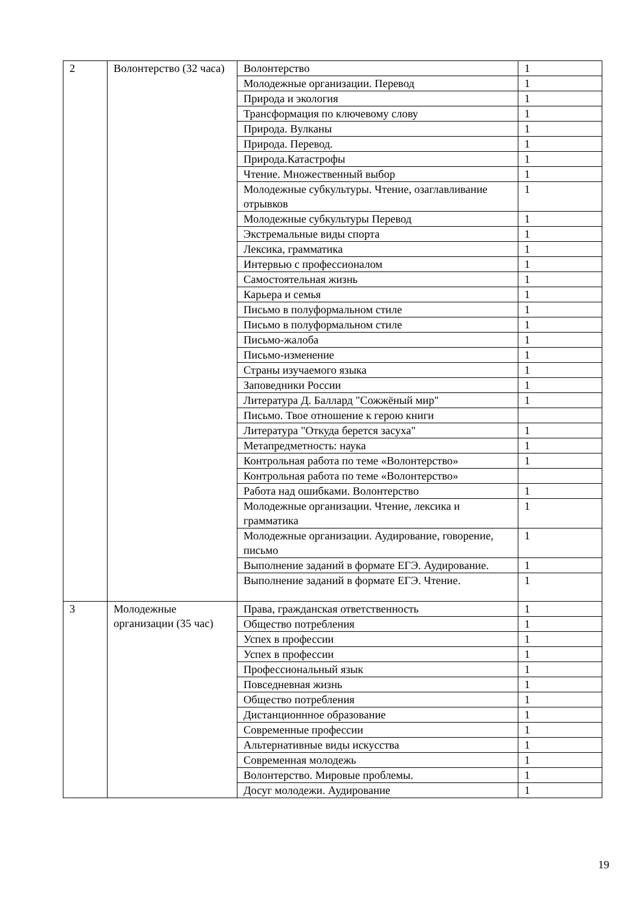| 2 | Волонтерство (32 часа) | Волонтерство | 1 |
| | | Молодежные организации. Перевод | 1 |
| | | Природа и экология | 1 |
| | | Трансформация по ключевому слову | 1 |
| | | Природа. Вулканы | 1 |
| | | Природа. Перевод. | 1 |
| | | Природа.Катастрофы | 1 |
| | | Чтение. Множественный выбор | 1 |
| | | Молодежные субкультуры. Чтение, озаглавливание отрывков | 1 |
| | | Молодежные субкультуры Перевод | 1 |
| | | Экстремальные виды спорта | 1 |
| | | Лексика, грамматика | 1 |
| | | Интервью с профессионалом | 1 |
| | | Самостоятельная жизнь | 1 |
| | | Карьера и семья | 1 |
| | | Письмо в полуформальном стиле | 1 |
| | | Письмо в полуформальном стиле | 1 |
| | | Письмо-жалоба | 1 |
| | | Письмо-изменение | 1 |
| | | Страны изучаемого языка | 1 |
| | | Заповедники России | 1 |
| | | Литература Д. Баллард "Сожжёный мир" | 1 |
| | | Письмо. Твое отношение к герою книги | |
| | | Литература "Откуда берется засуха" | 1 |
| | | Метапредметность: наука | 1 |
| | | Контрольная работа по теме «Волонтерство» | 1 |
| | | Контрольная работа по теме «Волонтерство» | |
| | | Работа над ошибками. Волонтерство | 1 |
| | | Молодежные организации. Чтение, лексика и грамматика | 1 |
| | | Молодежные организации. Аудирование, говорение, письмо | 1 |
| | | Выполнение заданий в формате ЕГЭ. Аудирование. | 1 |
| | | Выполнение заданий в формате ЕГЭ. Чтение. | 1 |
| 3 | Молодежные организации (35 час) | Права, гражданская ответственность | 1 |
| | | Общество потребления | 1 |
| | | Успех в профессии | 1 |
| | | Успех в профессии | 1 |
| | | Профессиональный язык | 1 |
| | | Повседневная жизнь | 1 |
| | | Общество потребления | 1 |
| | | Дистанционнное образование | 1 |
| | | Современные профессии | 1 |
| | | Альтернативные виды искусства | 1 |
| | | Современная молодежь | 1 |
| | | Волонтерство. Мировые проблемы. | 1 |
| | | Досуг молодежи. Аудирование | 1 |
19